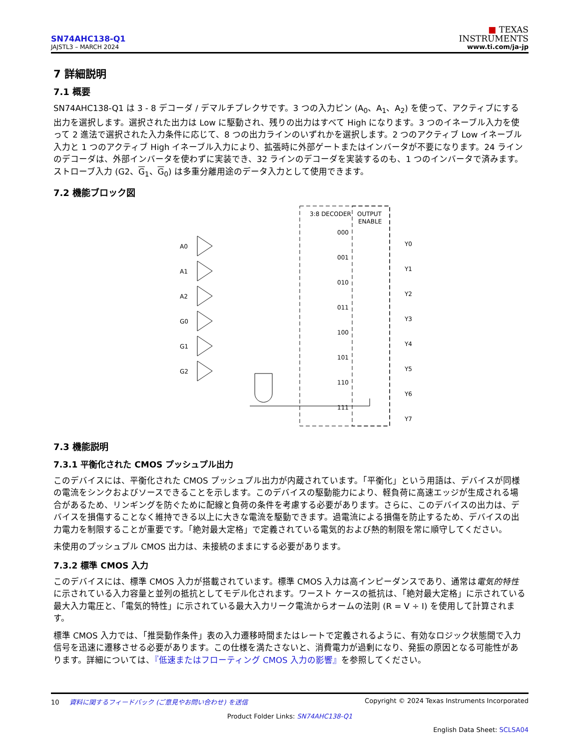SN74AHC138-Q1
JAJSTL3 – MARCH 2024
■ TEXAS
INSTRUMENTS
www.ti.com/ja-jp
7 詳細説明
7.1 概要
SN74AHC138-Q1 は 3 - 8 デコーダ / デマルチプレクサです。3 つの入力ピン (A<sub>0</sub>、A<sub>1</sub>、A<sub>2</sub>) を使って、アクティブにする出力を選択します。選択された出力は Low に駆動され、残りの出力はすべて High になります。3 つのイネーブル入力を使って 2 進法で選択された入力条件に応じて、8 つの出力ラインのいずれかを選択します。2 つのアクティブ Low イネーブル入力と 1 つのアクティブ High イネーブル入力により、拡張時に外部ゲートまたはインバータが不要になります。24 ラインのデコーダは、外部インバータを使わずに実装でき、32 ラインのデコーダを実装するのも、1 つのインバータで済みます。ストローブ入力 (G2、G<sub>1</sub>、G<sub>0</sub>) は多重分離用途のデータ入力として使用できます。
7.2 機能ブロック図
3:8 DECODER
OUTPUT
ENABLE
A0
A1
A2
G0
G1
G2
000
001
010
011
100
101
110
111
Y0
Y1
Y2
Y3
Y4
Y5
Y6
Y7
7.3 機能説明
7.3.1 平衡化された CMOS プッシュプル出力
このデバイスには、平衡化された CMOS プッシュプル出力が内蔵されています。「平衡化」という用語は、デバイスが同様の電流をシンクおよびソースできることを示します。このデバイスの駆動能力により、軽負荷に高速エッジが生成される場合があるため、リンギングを防ぐために配線と負荷の条件を考慮する必要があります。さらに、このデバイスの出力は、デバイスを損傷することなく維持できる以上に大きな電流を駆動できます。過電流による損傷を防止するため、デバイスの出力電力を制限することが重要です。「絶対最大定格」で定義されている電気的および熱的制限を常に順守してください。
未使用のプッシュプル CMOS 出力は、未接続のままにする必要があります。
7.3.2 標準 CMOS 入力
このデバイスには、標準 CMOS 入力が搭載されています。標準 CMOS 入力は高インピーダンスであり、通常は電気的特性に示されている入力容量と並列の抵抗としてモデル化されます。ワースト ケースの抵抗は、「絶対最大定格」に示されている最大入力電圧と、「電気的特性」に示されている最大入力リーク電流からオームの法則 (R = V ÷ I) を使用して計算されます。
標準 CMOS 入力では、「推奨動作条件」表の入力遷移時間またはレートで定義されるように、有効なロジック状態間で入力信号を迅速に遷移させる必要があります。この仕様を満たさないと、消費電力が過剰になり、発振の原因となる可能性があります。詳細については、『低速またはフローティング CMOS 入力の影響』を参照してください。
10 資料に関するフィードバック (ご意見やお問い合わせ) を送信
Copyright © 2024 Texas Instruments Incorporated
Product Folder Links: SN74AHC138-Q1
English Data Sheet: SCLSA04